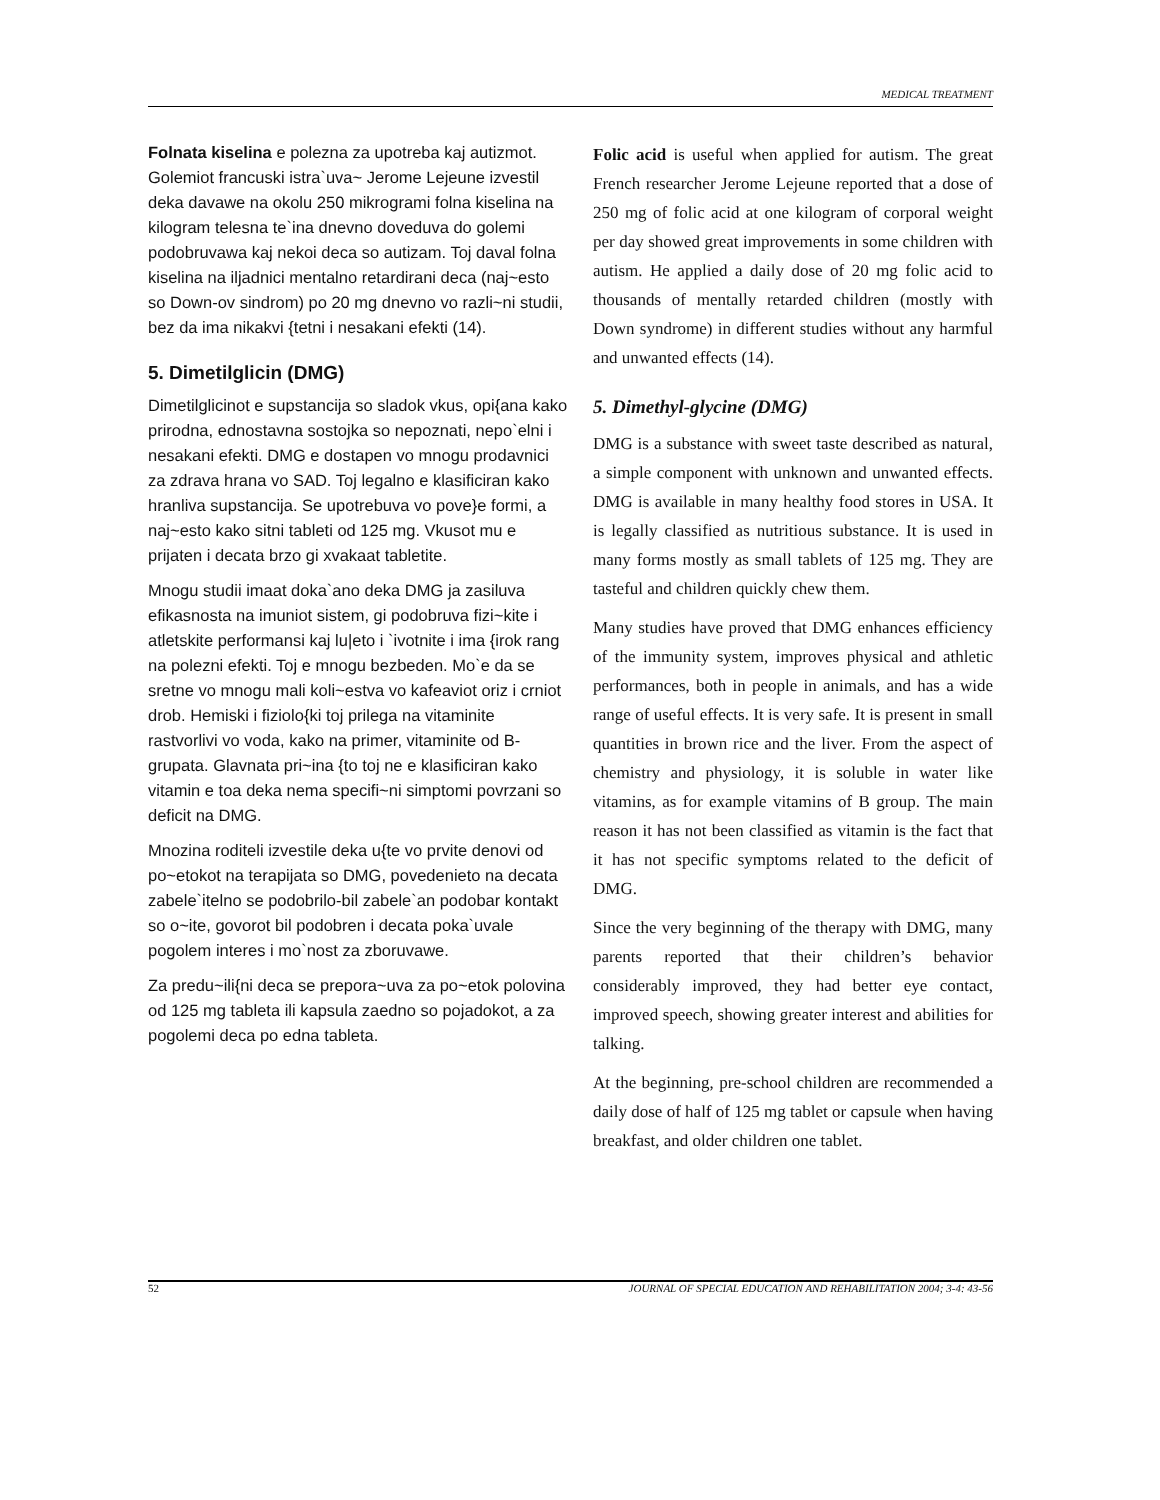MEDICAL TREATMENT
Folnata kiselina e polezna za upotreba kaj autizmot. Golemiot francuski istra`uva~ Jerome Lejeune izvestil deka davawe na okolu 250 mikrogrami folna kiselina na kilogram telesna te`ina dnevno doveduva do golemi podobruvawa kaj nekoi deca so autizam. Toj daval folna kiselina na iljadnici mentalno retardirani deca (naj~esto so Down-ov sindrom) po 20 mg dnevno vo razli~ni studii, bez da ima nikakvi {tetni i nesakani efekti (14).
5. Dimetilglicin (DMG)
Dimetilglicinot e supstancija so sladok vkus, opi{ana kako prirodna, ednostavna sostojka so nepoznati, nepo`elni i nesakani efekti. DMG e dostapen vo mnogu prodavnici za zdrava hrana vo SAD. Toj legalno e klasificiran kako hranliva supstancija. Se upotrebuva vo pove}e formi, a naj~esto kako sitni tableti od 125 mg. Vkusot mu e prijaten i decata brzo gi xvakaat tabletite.
Mnogu studii imaat doka`ano deka DMG ja zasiluva efikasnosta na imuniot sistem, gi podobruva fizi~kite i atletskite performansi kaj lu|eto i `ivotnite i ima {irok rang na polezni efekti. Toj e mnogu bezbeden. Mo`e da se sretne vo mnogu mali koli~estva vo kafeaviot oriz i crniot drob. Hemiski i fiziolo{ki toj prilega na vitaminite rastvorlivi vo voda, kako na primer, vitaminite od B-grupata. Glavnata pri~ina {to toj ne e klasificiran kako vitamin e toa deka nema specifi~ni simptomi povrzani so deficit na DMG.
Mnozina roditeli izvestile deka u{te vo prvite denovi od po~etokot na terapijata so DMG, povedenieto na decata zabele`itelno se podobrilo-bil zabele`an podobar kontakt so o~ite, govorot bil podobren i decata poka`uvale pogolem interes i mo`nost za zboruvawe.
Za predu~ili{ni deca se prepora~uva za po~etok polovina od 125 mg tableta ili kapsula zaedno so pojadokot, a za pogolemi deca po edna tableta.
Folic acid is useful when applied for autism. The great French researcher Jerome Lejeune reported that a dose of 250 mg of folic acid at one kilogram of corporal weight per day showed great improvements in some children with autism. He applied a daily dose of 20 mg folic acid to thousands of mentally retarded children (mostly with Down syndrome) in different studies without any harmful and unwanted effects (14).
5. Dimethyl-glycine (DMG)
DMG is a substance with sweet taste described as natural, a simple component with unknown and unwanted effects. DMG is available in many healthy food stores in USA. It is legally classified as nutritious substance. It is used in many forms mostly as small tablets of 125 mg. They are tasteful and children quickly chew them.
Many studies have proved that DMG enhances efficiency of the immunity system, improves physical and athletic performances, both in people in animals, and has a wide range of useful effects. It is very safe. It is present in small quantities in brown rice and the liver. From the aspect of chemistry and physiology, it is soluble in water like vitamins, as for example vitamins of B group. The main reason it has not been classified as vitamin is the fact that it has not specific symptoms related to the deficit of DMG.
Since the very beginning of the therapy with DMG, many parents reported that their children’s behavior considerably improved, they had better eye contact, improved speech, showing greater interest and abilities for talking.
At the beginning, pre-school children are recommended a daily dose of half of 125 mg tablet or capsule when having breakfast, and older children one tablet.
52 JOURNAL OF SPECIAL EDUCATION AND REHABILITATION 2004; 3-4: 43-56